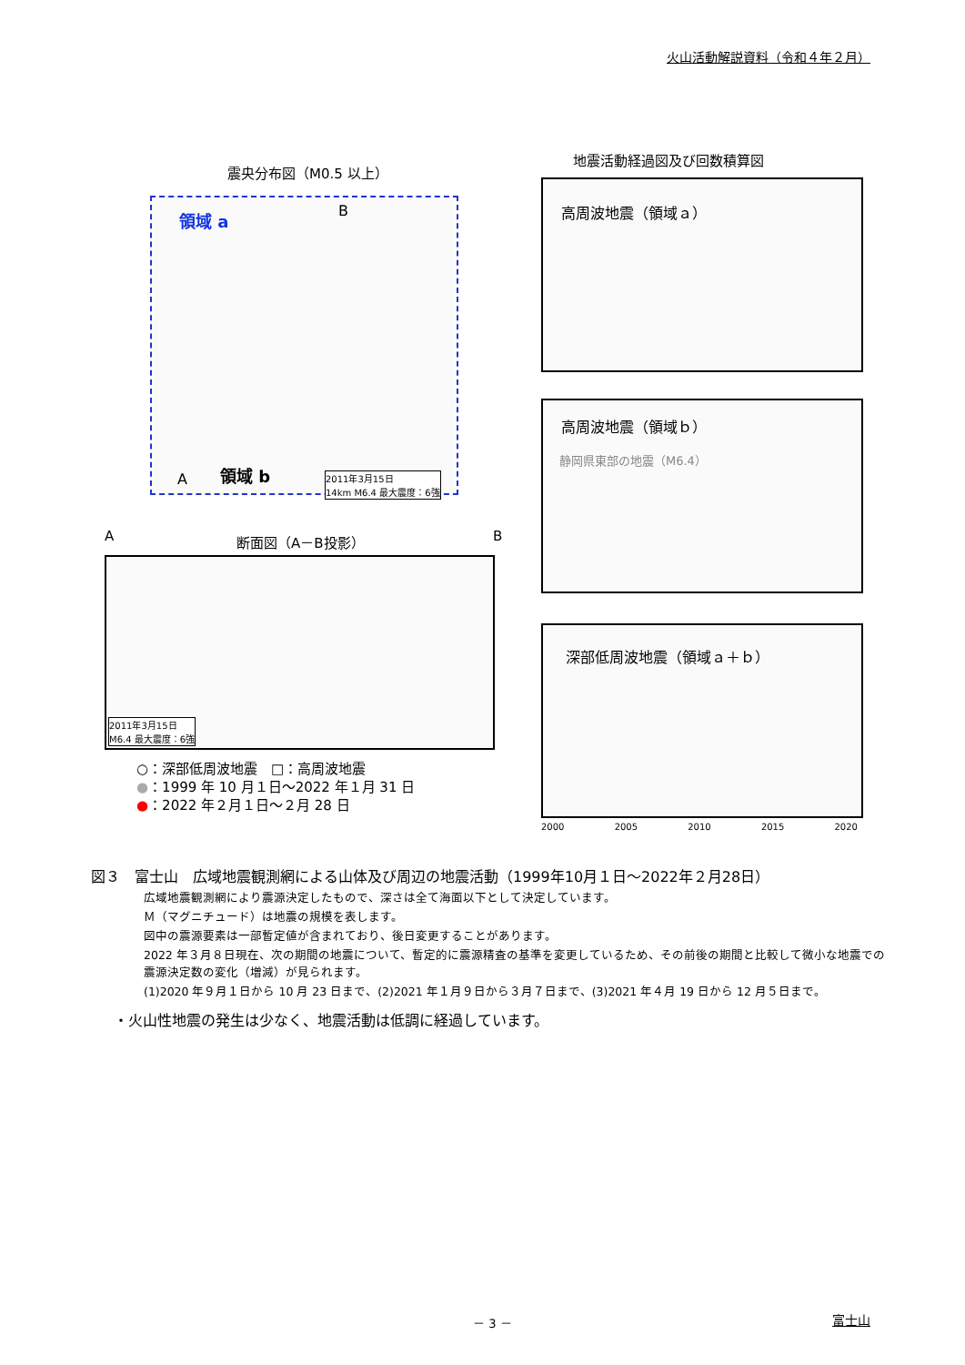火山活動解説資料（令和４年２月）
震央分布図（M0.5 以上）
領域 a B
領域 b A 2011年3月15日
14km M6.4 最大震度：6強
断面図（A－B投影）
A B
2011年3月15日
M6.4 最大震度：6強
○：深部低周波地震　□：高周波地震
●：1999 年 10 月１日～2022 年１月 31 日
●：2022 年２月１日～２月 28 日
地震活動経過図及び回数積算図
高周波地震（領域ａ）
高周波地震（領域ｂ）
静岡県東部の地震（M6.4）
深部低周波地震（領域ａ＋ｂ）
2000 2005 2010 2015 2020
図３　富士山　広域地震観測網による山体及び周辺の地震活動（1999年10月１日～2022年２月28日）
広域地震観測網により震源決定したもので、深さは全て海面以下として決定しています。
Ｍ（マグニチュード）は地震の規模を表します。
図中の震源要素は一部暫定値が含まれており、後日変更することがあります。
2022 年３月８日現在、次の期間の地震について、暫定的に震源精査の基準を変更しているため、その前後の期間と比較して微小な地震での震源決定数の変化（増減）が見られます。
(1)2020 年９月１日から 10 月 23 日まで、(2)2021 年１月９日から３月７日まで、(3)2021 年４月 19 日から 12 月５日まで。
・火山性地震の発生は少なく、地震活動は低調に経過しています。
－ 3 － 富士山